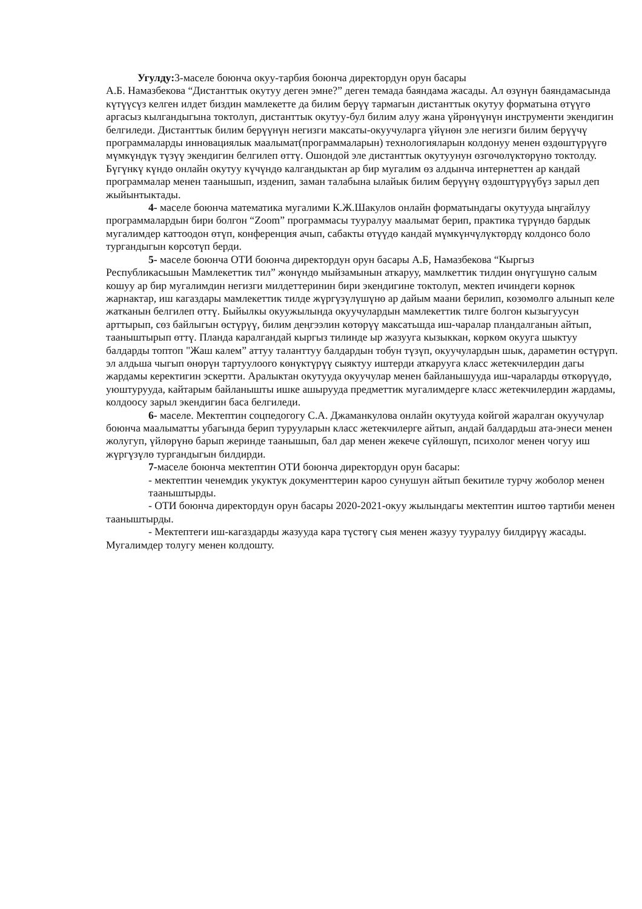Угулду: 3-маселе боюнча окуу-тарбия боюнча директордун орун басары
А.Б. Намазбекова “Дистанттык окутуу деген эмне?” деген темада баяндама жасады. Ал өзүнүн баяндамасында күтүүсүз келген илдет биздин мамлекетте да билим берүү тармагын дистанттык окутуу форматына өтүүгө аргасыз кылгандыгына токтолуп, дистанттык окутуу-бул билим алуу жана үйрөнүүнүн инструменти экендигин белгиледи. Дистанттык билим берүүнүн негизги максаты-окуучуларга үйүнөн эле негизги билим берүүчү программаларды инновациялык маалымат(программаларын) технологияларын колдонуу менен өздөштүрүүгө мүмкүндүк түзүү экендигин белгилеп өттү. Ошондой эле дистанттык окутуунун өзгөчөлүктөрүнө токтолду. Бүгүнкү күндө онлайн окутуу күчүндө калгандыктан ар бир мугалим өз алдынча интернеттен ар кандай программалар менен таанышып, изденип, заман талабына ылайык билим берүүнү өздөштүрүүбүз зарыл деп жыйынтыктады.
4- маселе боюнча математика мугалими К.Ж.Шакулов онлайн форматындагы окутууда ыңгайлуу программалардын бири болгон “Zoom” программасы тууралуу маалымат берип, практика түрүндө бардык мугалимдер каттоодон өтүп, конференция ачып, сабакты өтүүдө кандай мүмкүнчүлүктөрдү колдонсо боло тургандыгын көрсөтүп берди.
5- маселе боюнча ОТИ боюнча директордун орун басары А.Б, Намазбекова “Кыргыз Республикасьшын Мамлекеттик тил” жөнүндө мыйзамынын аткаруу, мамлкеттик тилдин өнүгүшүнө салым кошуу ар бир мугалимдин негизги милдеттеринин бири экендигине токтолуп, мектеп ичиндеги көрнөк жарнактар, иш кагаздары мамлекеттик тилде жүргүзүлүшүнө ар дайым маани берилип, көзөмөлгө алынып келе жатканын белгилеп өттү. Быйылкы окуужылында окуучулардын мамлекеттик тилге болгон кызыгуусун арттырып, сөз байлыгын өстүрүү, билим деңгээлин көтөрүү максатьшда иш-чаралар пландалганын айтып, тааныштырып өттү. Планда каралгандай кыргыз тилинде ыр жазууга кызыккан, көркөм окууга шыктуу балдарды топтоп "Жаш калем” аттуу таланттуу балдардын тобун түзүп, окуучулардын шык, дараметин өстүрүп. эл алдьша чыгып өнөрүн тартуулоого көнүктүрүү сыяктуу иштерди аткарууга класс жетекчилердин дагы жардамы керектигин эскертти. Аралыктан окутууда окуучулар менен байланышууда иш-чараларды өткөрүүдө, уюштурууда, кайтарым байланышты ишке ашырууда предметтик мугалимдерге класс жетекчилердин жардамы, колдоосу зарыл экендигин баса белгиледи.
6- маселе. Мектептин соцпедогогу С.А. Джаманкулова онлайн окутууда көйгөй жаралган окуучулар боюнча маалыматты убагында берип туруу­ларын класс жетекчилерге айтып, андай балдардьш ата-энеси менен жолугуп, үйлөрүнө барып жеринде таанышып, бал дар менен жекече сүйлөшүп, психолог менен чогуу иш жүргүзүлө тургандыгын билдирди.
7-маселе боюнча мектептин ОТИ боюнча директордун орун басары:
- мектептин ченемдик укуктук документтерин кароо сунушун айтып бекитиле турчу жоболор менен тааныштырды.
- ОТИ боюнча директордун орун басары 2020-2021-окуу жылындагы мектептин иштөө тартиби менен тааныштырды.
- Мектептеги иш-кагаздарды жазууда кара түстөгү сыя менен жазуу тууралуу билдирүү жасады. Мугалимдер толугу менен колдошту.